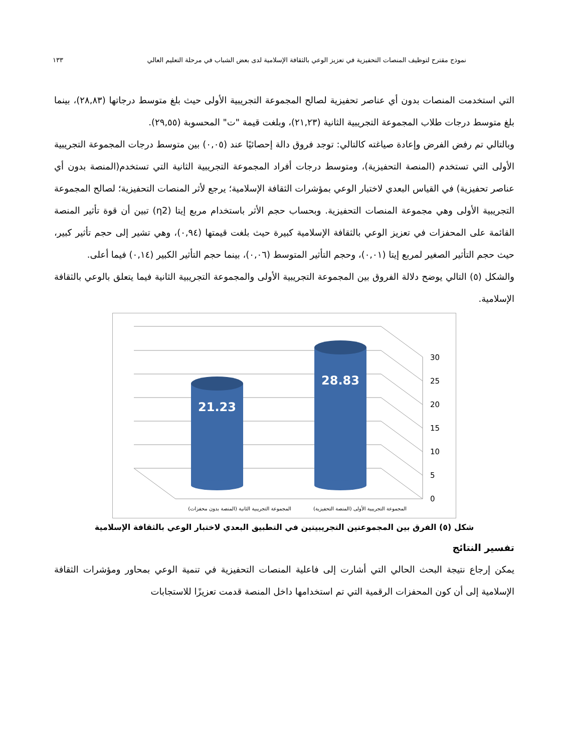نموذج مقترح لتوظيف المنصات التحفيزية في تعزيز الوعي بالثقافة الإسلامية لدى بعض الشباب في مرحلة التعليم العالي ١٣٣
التي استخدمت المنصات بدون أي عناصر تحفيزية لصالح المجموعة التجريبية الأولى حيث بلغ متوسط درجاتها (٢٨,٨٣)، بينما بلغ متوسط درجات طلاب المجموعة التجريبية الثانية (٢١,٢٣)، وبلغت قيمة "ت" المحسوبة (٢٩,٥٥).
وبالتالي تم رفض الفرض وإعادة صياغته كالتالي: توجد فروق دالة إحصائيًا عند (٠,٠٥) بين متوسط درجات المجموعة التجريبية الأولى التي تستخدم (المنصة التحفيزية)، ومتوسط درجات أفراد المجموعة التجريبية الثانية التي تستخدم(المنصة بدون أي عناصر تحفيزية) في القياس البعدي لاختبار الوعي بمؤشرات الثقافة الإسلامية؛ يرجع لأثر المنصات التحفيزية؛ لصالح المجموعة التجريبية الأولى وهي مجموعة المنصات التحفيزية. وبحساب حجم الأثر باستخدام مربع إيتا (η2) تبين أن قوة تأثير المنصة القائمة على المحفزات في تعزيز الوعي بالثقافة الإسلامية كبيرة حيث بلغت قيمتها (٠,٩٤)، وهي تشير إلى حجم تأثير كبير، حيث حجم التأثير الصغير لمربع إيتا (٠,٠١)، وحجم التأثير المتوسط (٠,٠٦)، بينما حجم التأثير الكبير (٠,١٤) فيما أعلى.
والشكل (٥) التالي يوضح دلالة الفروق بين المجموعة التجريبية الأولى والمجموعة التجريبية الثانية فيما يتعلق بالوعي بالثقافة الإسلامية.
0
5
10
15
20
25
30
21.23
28.83
المجموعة التجريبية الثانية (المنصة بدون محفزات)
المجموعة التجريبية الأولى (المنصة التحفيزية)
شكل (٥) الفرق بين المجموعتين التجريبيتين في التطبيق البعدي لاختبار الوعي بالثقافة الإسلامية
تفسير النتائج
يمكن إرجاع نتيجة البحث الحالي التي أشارت إلى فاعلية المنصات التحفيزية في تنمية الوعي بمحاور ومؤشرات الثقافة الإسلامية إلى أن كون المحفزات الرقمية التي تم استخدامها داخل المنصة قدمت تعزيزًا للاستجابات